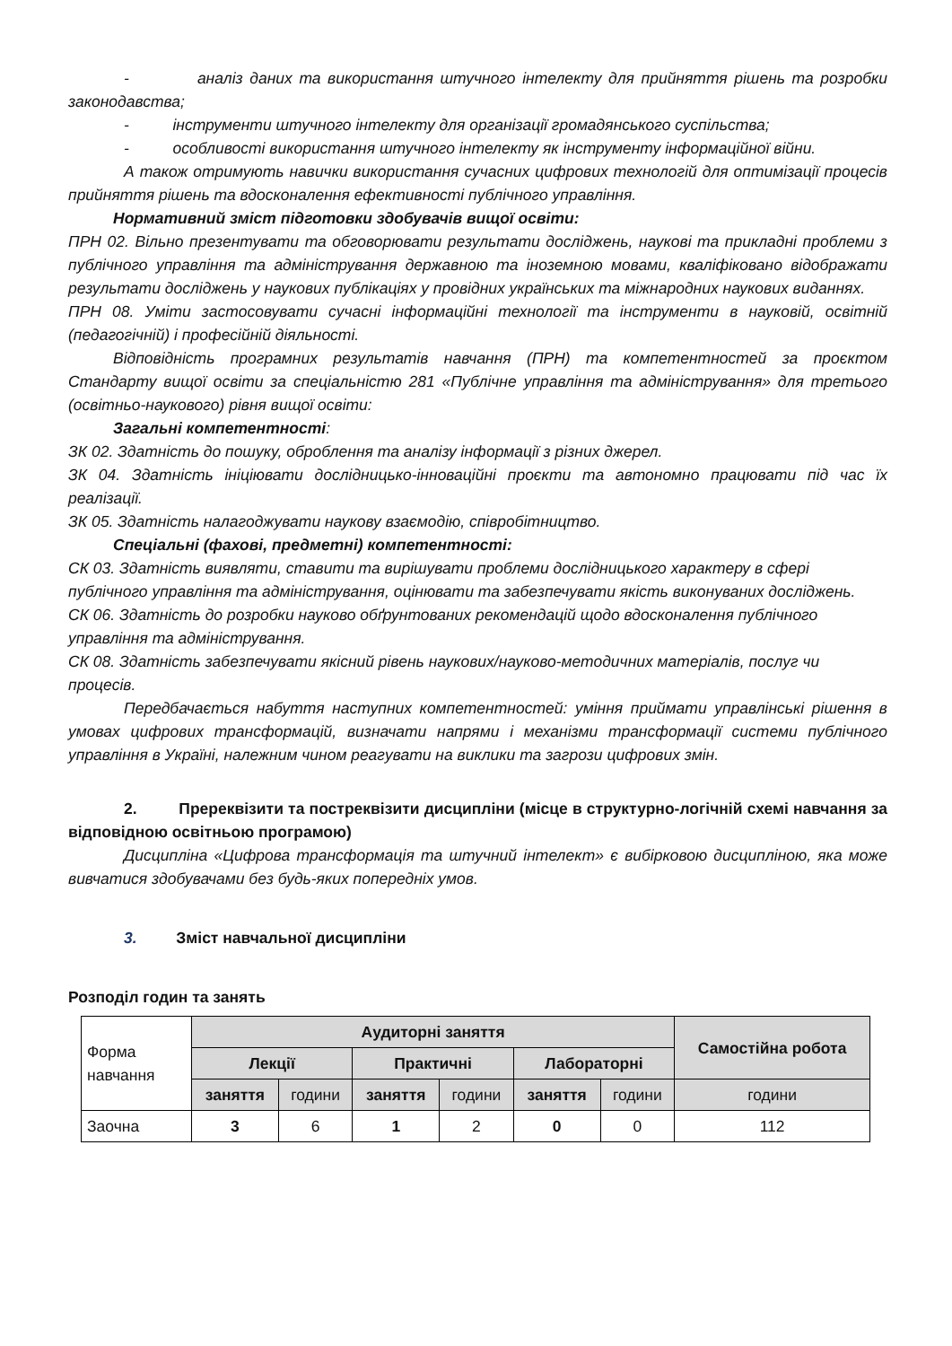- аналіз даних та використання штучного інтелекту для прийняття рішень та розробки законодавства;
- інструменти штучного інтелекту для організації громадянського суспільства;
- особливості використання штучного інтелекту як інструменту інформаційної війни.
А також отримують навички використання сучасних цифрових технологій для оптимізації процесів прийняття рішень та вдосконалення ефективності публічного управління.
Нормативний зміст підготовки здобувачів вищої освіти:
ПРН 02. Вільно презентувати та обговорювати результати досліджень, наукові та прикладні проблеми з публічного управління та адміністрування державною та іноземною мовами, кваліфіковано відображати результати досліджень у наукових публікаціях у провідних українських та міжнародних наукових виданнях.
ПРН 08. Уміти застосовувати сучасні інформаційні технології та інструменти в науковій, освітній (педагогічній) і професійній діяльності.
Відповідність програмних результатів навчання (ПРН) та компетентностей за проєктом Стандарту вищої освіти за спеціальністю 281 «Публічне управління та адміністрування» для третього (освітньо-наукового) рівня вищої освіти:
Загальні компетентності:
ЗК 02. Здатність до пошуку, оброблення та аналізу інформації з різних джерел.
ЗК 04. Здатність ініціювати дослідницько-інноваційні проєкти та автономно працювати під час їх реалізації.
ЗК 05. Здатність налагоджувати наукову взаємодію, співробітництво.
Спеціальні (фахові, предметні) компетентності:
СК 03. Здатність виявляти, ставити та вирішувати проблеми дослідницького характеру в сфері публічного управління та адміністрування, оцінювати та забезпечувати якість виконуваних досліджень.
СК 06. Здатність до розробки науково обґрунтованих рекомендацій щодо вдосконалення публічного управління та адміністрування.
СК 08. Здатність забезпечувати якісний рівень наукових/науково-методичних матеріалів, послуг чи процесів.
Передбачається набуття наступних компетентностей: уміння приймати управлінські рішення в умовах цифрових трансформацій, визначати напрями і механізми трансформації системи публічного управління в Україні, належним чином реагувати на виклики та загрози цифрових змін.
2. Пререквізити та постреквізити дисципліни (місце в структурно-логічній схемі навчання за відповідною освітньою програмою)
Дисципліна «Цифрова трансформація та штучний інтелект» є вибірковою дисципліною, яка може вивчатися здобувачами без будь-яких попередніх умов.
3. Зміст навчальної дисципліни
Розподіл годин та занять
| Форма навчання | Аудиторні заняття | | | | | | Самостійна робота |
| | Лекції | | Практичні | | Лабораторні | | |
| | заняття | години | заняття | години | заняття | години | години |
| Заочна | 3 | 6 | 1 | 2 | 0 | 0 | 112 |